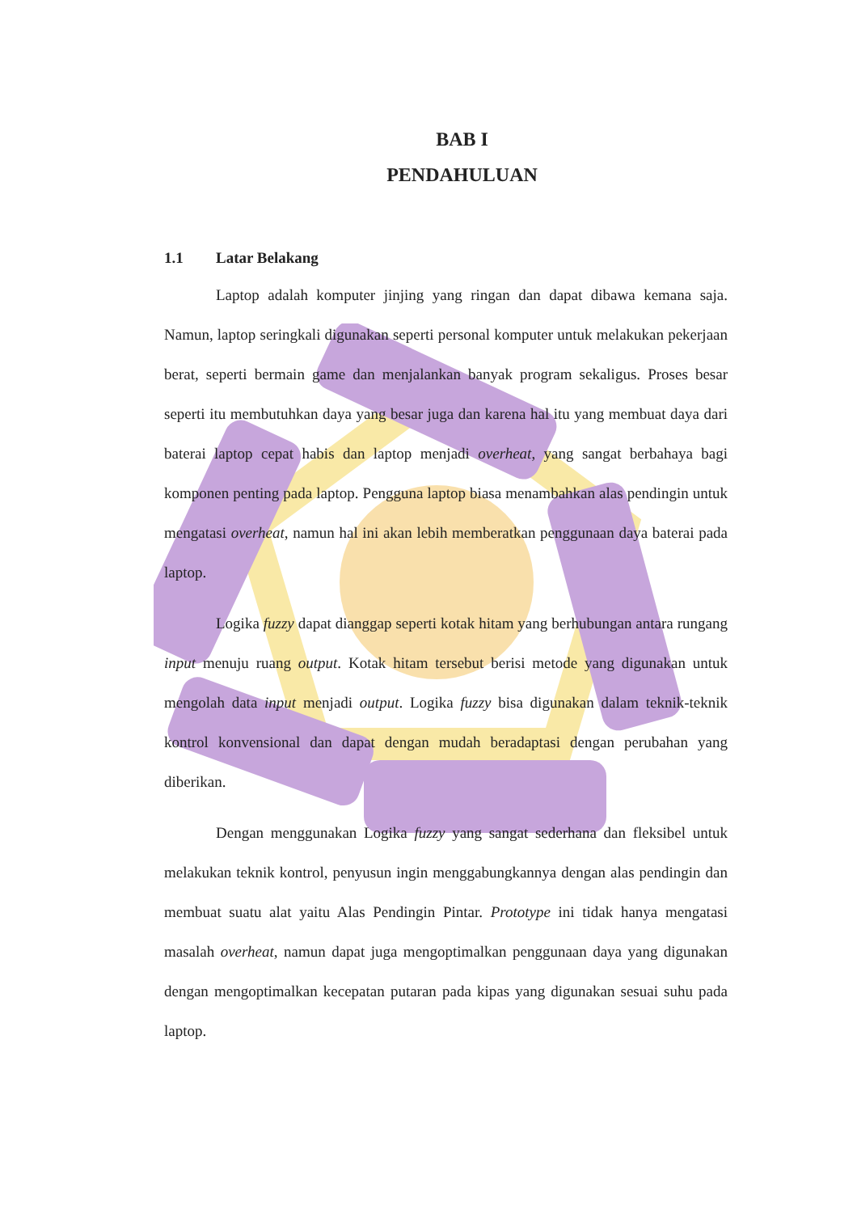BAB I
PENDAHULUAN
1.1 Latar Belakang
Laptop adalah komputer jinjing yang ringan dan dapat dibawa kemana saja. Namun, laptop seringkali digunakan seperti personal komputer untuk melakukan pekerjaan berat, seperti bermain game dan menjalankan banyak program sekaligus. Proses besar seperti itu membutuhkan daya yang besar juga dan karena hal itu yang membuat daya dari baterai laptop cepat habis dan laptop menjadi overheat, yang sangat berbahaya bagi komponen penting pada laptop. Pengguna laptop biasa menambahkan alas pendingin untuk mengatasi overheat, namun hal ini akan lebih memberatkan penggunaan daya baterai pada laptop.
Logika fuzzy dapat dianggap seperti kotak hitam yang berhubungan antara rungang input menuju ruang output. Kotak hitam tersebut berisi metode yang digunakan untuk mengolah data input menjadi output. Logika fuzzy bisa digunakan dalam teknik-teknik kontrol konvensional dan dapat dengan mudah beradaptasi dengan perubahan yang diberikan.
Dengan menggunakan Logika fuzzy yang sangat sederhana dan fleksibel untuk melakukan teknik kontrol, penyusun ingin menggabungkannya dengan alas pendingin dan membuat suatu alat yaitu Alas Pendingin Pintar. Prototype ini tidak hanya mengatasi masalah overheat, namun dapat juga mengoptimalkan penggunaan daya yang digunakan dengan mengoptimalkan kecepatan putaran pada kipas yang digunakan sesuai suhu pada laptop.